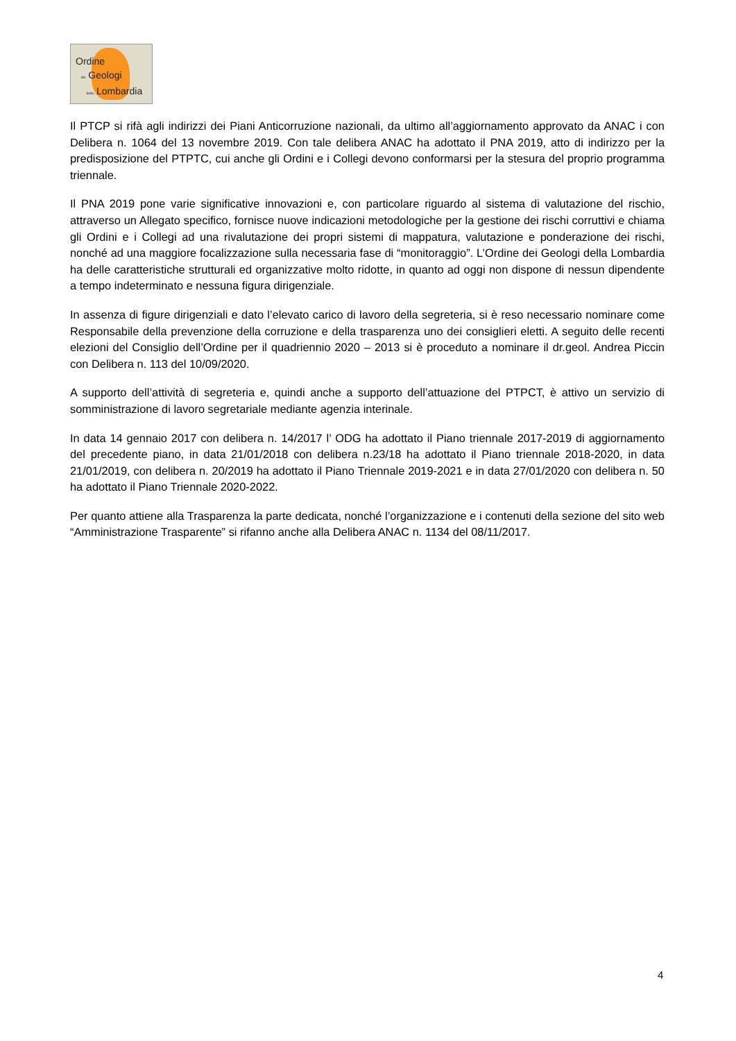Ordine
dei Geologi
della Lombardia
Il PTCP si rifà agli indirizzi dei Piani Anticorruzione nazionali, da ultimo all’aggiornamento approvato da ANAC i con Delibera n. 1064 del 13 novembre 2019. Con tale delibera ANAC ha adottato il PNA 2019, atto di indirizzo per la predisposizione del PTPTC, cui anche gli Ordini e i Collegi devono conformarsi per la stesura del proprio programma triennale.
Il PNA 2019 pone varie significative innovazioni e, con particolare riguardo al sistema di valutazione del rischio, attraverso un Allegato specifico, fornisce nuove indicazioni metodologiche per la gestione dei rischi corruttivi e chiama gli Ordini e i Collegi ad una rivalutazione dei propri sistemi di mappatura, valutazione e ponderazione dei rischi, nonché ad una maggiore focalizzazione sulla necessaria fase di “monitoraggio”. L’Ordine dei Geologi della Lombardia ha delle caratteristiche strutturali ed organizzative molto ridotte, in quanto ad oggi non dispone di nessun dipendente a tempo indeterminato e nessuna figura dirigenziale.
In assenza di figure dirigenziali e dato l’elevato carico di lavoro della segreteria, si è reso necessario nominare come Responsabile della prevenzione della corruzione e della trasparenza uno dei consiglieri eletti. A seguito delle recenti elezioni del Consiglio dell’Ordine per il quadriennio 2020 – 2013 si è proceduto a nominare il dr.geol. Andrea Piccin con Delibera n. 113 del 10/09/2020.
A supporto dell’attività di segreteria e, quindi anche a supporto dell’attuazione del PTPCT, è attivo un servizio di somministrazione di lavoro segretariale mediante agenzia interinale.
In data 14 gennaio 2017 con delibera n. 14/2017 l’ ODG ha adottato il Piano triennale 2017-2019 di aggiornamento del precedente piano, in data 21/01/2018 con delibera n.23/18 ha adottato il Piano triennale 2018-2020, in data 21/01/2019, con delibera n. 20/2019 ha adottato il Piano Triennale 2019-2021 e in data 27/01/2020 con delibera n. 50 ha adottato il Piano Triennale 2020-2022.
Per quanto attiene alla Trasparenza la parte dedicata, nonché l’organizzazione e i contenuti della sezione del sito web “Amministrazione Trasparente” si rifanno anche alla Delibera ANAC n. 1134 del 08/11/2017.
4